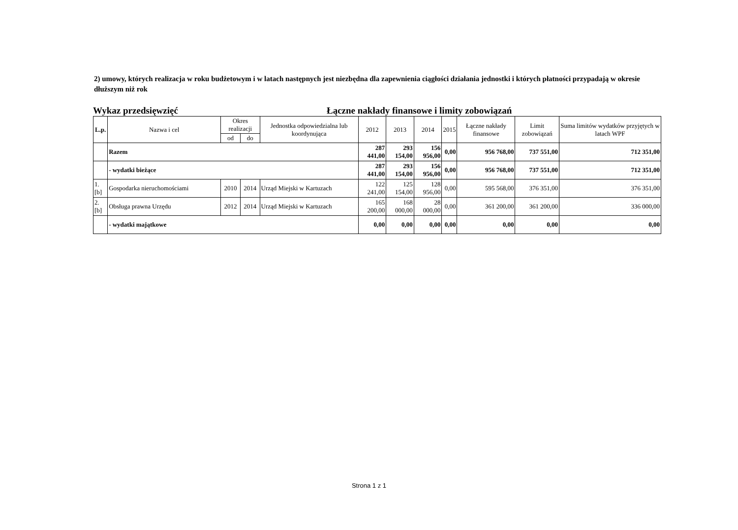2) umowy, których realizacja w roku budżetowym i w latach następnych jest niezbędna dla zapewnienia ciągłości działania jednostki i których płatności przypadają w okresie dłuższym niż rok
Wykaz przedsięwzięć Łączne nakłady finansowe i limity zobowiązań
| L.p. | Nazwa i cel | Okres realizacji | | Jednostka odpowiedzialna lub koordynująca | 2012 | 2013 | 2014 | 2015 | Łączne nakłady finansowe | Limit zobowiązań | Suma limitów wydatków przyjętych w latach WPF |
| --- | --- | --- | --- | --- | --- | --- | --- | --- | --- | --- | --- |
| | | od | do | | | | | | | | |
| | Razem | | | | 287 441,00 | 293 154,00 | 156 956,00 | 0,00 | 956 768,00 | 737 551,00 | 712 351,00 |
| | - wydatki bieżące | | | | 287 441,00 | 293 154,00 | 156 956,00 | 0,00 | 956 768,00 | 737 551,00 | 712 351,00 |
| 1.[b] | Gospodarka nieruchomościami | 2010 | 2014 | Urząd Miejski w Kartuzach | 122 241,00 | 125 154,00 | 128 956,00 | 0,00 | 595 568,00 | 376 351,00 | 376 351,00 |
| 2.[b] | Obsługa prawna Urzędu | 2012 | 2014 | Urząd Miejski w Kartuzach | 165 200,00 | 168 000,00 | 28 000,00 | 0,00 | 361 200,00 | 361 200,00 | 336 000,00 |
| | - wydatki majątkowe | | | | 0,00 | 0,00 | 0,00 | 0,00 | 0,00 | 0,00 | 0,00 |
Strona 1 z 1